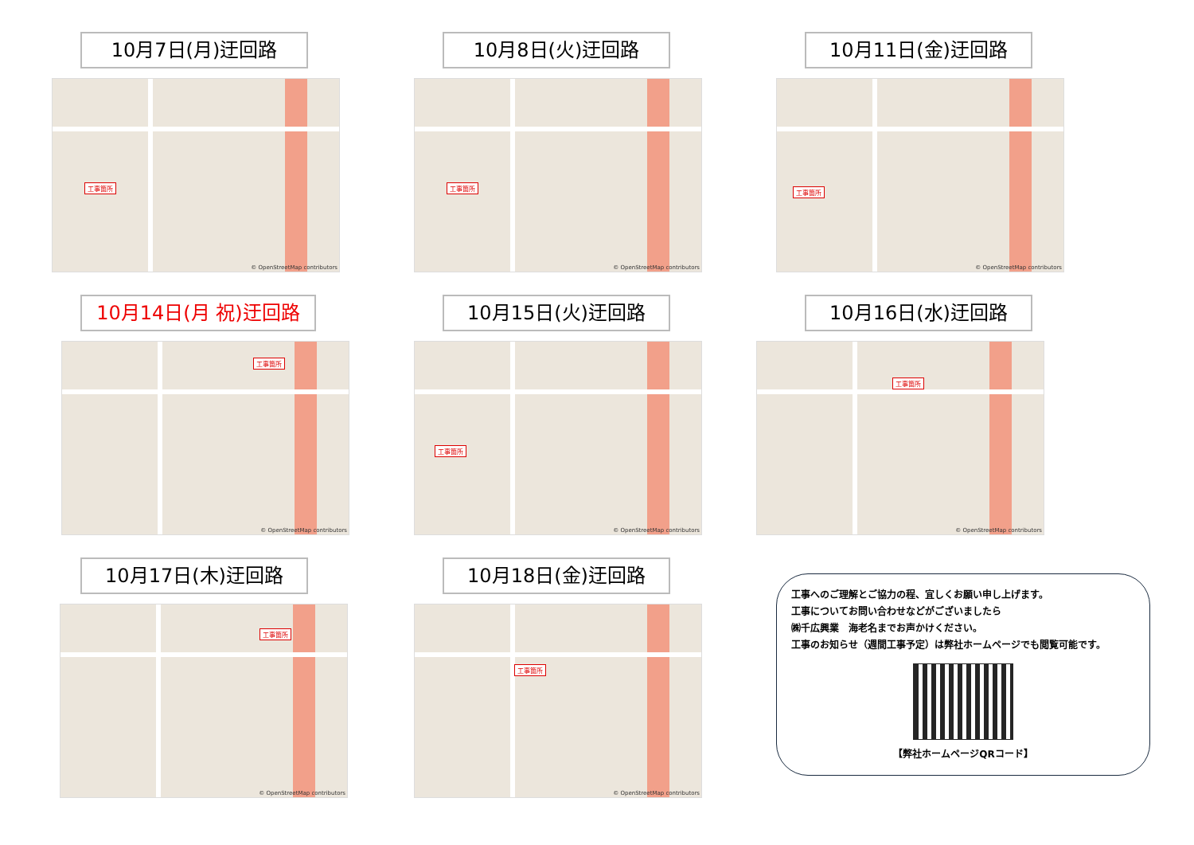10月7日(月)迂回路
工事箇所
© OpenStreetMap contributors
10月8日(火)迂回路
工事箇所
© OpenStreetMap contributors
10月11日(金)迂回路
工事箇所
© OpenStreetMap contributors
10月14日(月 祝)迂回路
工事箇所
© OpenStreetMap contributors
10月15日(火)迂回路
工事箇所
© OpenStreetMap contributors
10月16日(水)迂回路
工事箇所
© OpenStreetMap contributors
10月17日(木)迂回路
工事箇所
© OpenStreetMap contributors
10月18日(金)迂回路
工事箇所
© OpenStreetMap contributors
工事へのご理解とご協力の程、宜しくお願い申し上げます。
工事についてお問い合わせなどがございましたら
㈱千広興業　海老名までお声かけください。
工事のお知らせ（週間工事予定）は弊社ホームページでも閲覧可能です。
【弊社ホームページQRコード】